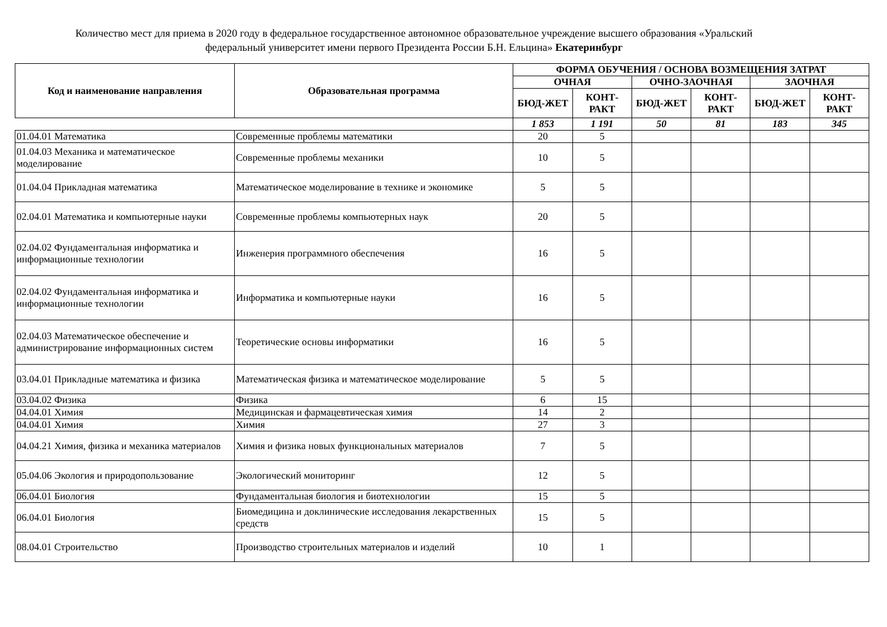Количество мест для приема в 2020 году в федеральное государственное автономное образовательное учреждение высшего образования «Уральский
федеральный университет имени первого Президента России Б.Н. Ельцина» Екатеринбург
| Код и наименование направления | Образовательная программа | ФОРМА ОБУЧЕНИЯ / ОСНОВА ВОЗМЕЩЕНИЯ ЗАТРАТ | | | | | |
| --- | --- | --- | --- | --- | --- | --- | --- |
| | | ОЧНАЯ | | ОЧНО-ЗАОЧНАЯ | | ЗАОЧНАЯ | |
| | | БЮД-ЖЕТ | КОНТ-РАКТ | БЮД-ЖЕТ | КОНТ-РАКТ | БЮД-ЖЕТ | КОНТ-РАКТ |
| | | 1 853 | 1 191 | 50 | 81 | 183 | 345 |
| 01.04.01 Математика | Современные проблемы математики | 20 | 5 | | | | |
| 01.04.03 Механика и математическое моделирование | Современные проблемы механики | 10 | 5 | | | | |
| 01.04.04 Прикладная математика | Математическое моделирование в технике и экономике | 5 | 5 | | | | |
| 02.04.01 Математика и компьютерные науки | Современные проблемы компьютерных наук | 20 | 5 | | | | |
| 02.04.02 Фундаментальная информатика и информационные технологии | Инженерия программного обеспечения | 16 | 5 | | | | |
| 02.04.02 Фундаментальная информатика и информационные технологии | Информатика и компьютерные науки | 16 | 5 | | | | |
| 02.04.03 Математическое обеспечение и администрирование информационных систем | Теоретические основы информатики | 16 | 5 | | | | |
| 03.04.01 Прикладные математика и физика | Математическая физика и математическое моделирование | 5 | 5 | | | | |
| 03.04.02 Физика | Физика | 6 | 15 | | | | |
| 04.04.01 Химия | Медицинская и фармацевтическая химия | 14 | 2 | | | | |
| 04.04.01 Химия | Химия | 27 | 3 | | | | |
| 04.04.21 Химия, физика и механика материалов | Химия и физика новых функциональных материалов | 7 | 5 | | | | |
| 05.04.06 Экология и природопользование | Экологический мониторинг | 12 | 5 | | | | |
| 06.04.01 Биология | Фундаментальная биология и биотехнологии | 15 | 5 | | | | |
| 06.04.01 Биология | Биомедицина и доклинические исследования лекарственных средств | 15 | 5 | | | | |
| 08.04.01 Строительство | Производство строительных материалов и изделий | 10 | 1 | | | | |